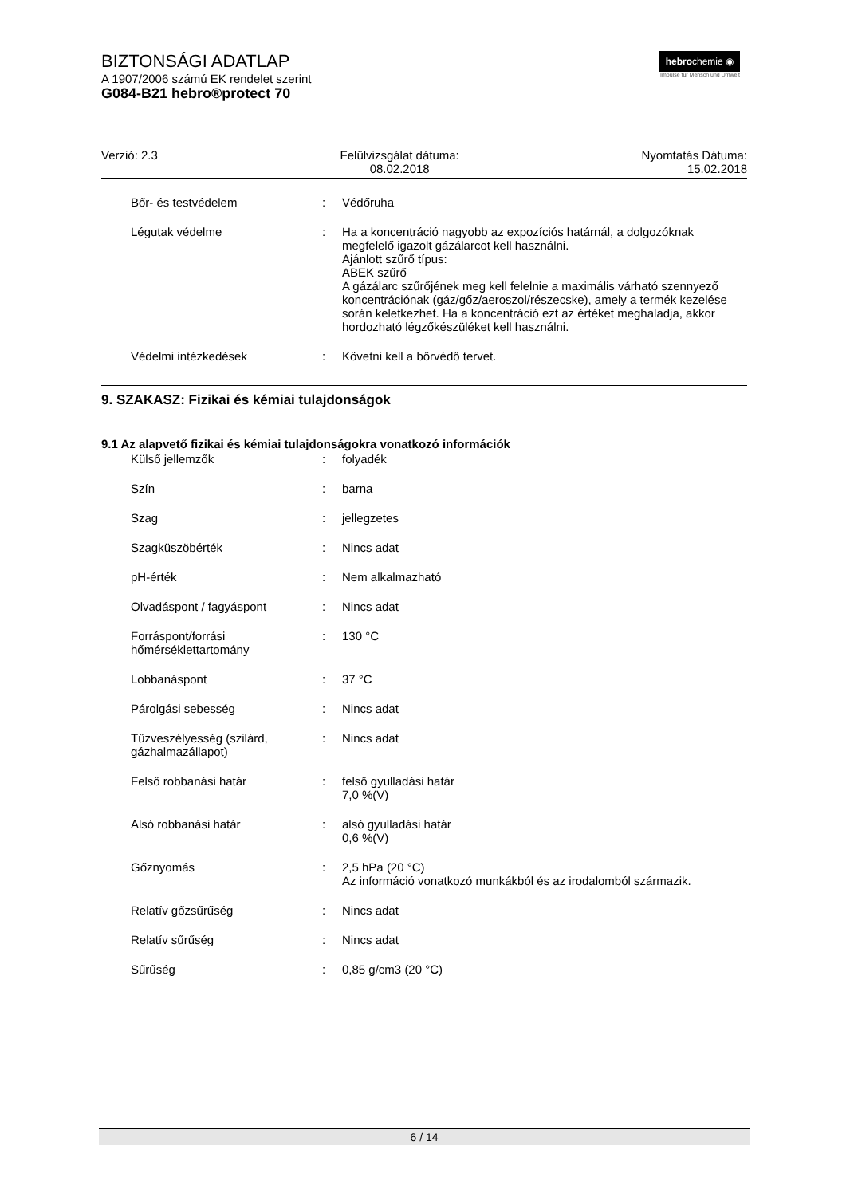BIZTONSÁGI ADATLAP
A 1907/2006 számú EK rendelet szerint
G084-B21 hebro®protect 70
hebrochemie ◉
Impulse für Mensch und Umwelt
Verzió: 2.3 Felülvizsgálat dátuma:
08.02.2018
Nyomtatás Dátuma:
15.02.2018
Bőr- és testvédelem : Védőruha
Légutak védelme : Ha a koncentráció nagyobb az expozíciós határnál, a dolgozóknak megfelelő igazolt gázálarcot kell használni.
Ajánlott szűrő típus:
ABEK szűrő
A gázálarc szűrőjének meg kell felelnie a maximális várható szennyező koncentrációnak (gáz/gőz/aeroszol/részecske), amely a termék kezelése során keletkezhet. Ha a koncentráció ezt az értéket meghaladja, akkor hordozható légzőkészüléket kell használni.
Védelmi intézkedések : Követni kell a bőrvédő tervet.
9. SZAKASZ: Fizikai és kémiai tulajdonságok
9.1 Az alapvető fizikai és kémiai tulajdonságokra vonatkozó információk
Külső jellemzők : folyadék
Szín : barna
Szag : jellegzetes
Szagküszöbérték : Nincs adat
pH-érték : Nem alkalmazható
Olvadáspont / fagyáspont : Nincs adat
Forráspont/forrási hőmérséklettartomány
: 130 °C
Lobbanáspont : 37 °C
Párolgási sebesség : Nincs adat
Tűzveszélyesség (szilárd, gázhalmazállapot)
: Nincs adat
Felső robbanási határ : felső gyulladási határ
7,0 %(V)
Alsó robbanási határ : alsó gyulladási határ
0,6 %(V)
Gőznyomás : 2,5 hPa (20 °C)
Az információ vonatkozó munkákból és az irodalomból származik.
Relatív gőzsűrűség : Nincs adat
Relatív sűrűség : Nincs adat
Sűrűség : 0,85 g/cm3 (20 °C)
6 / 14